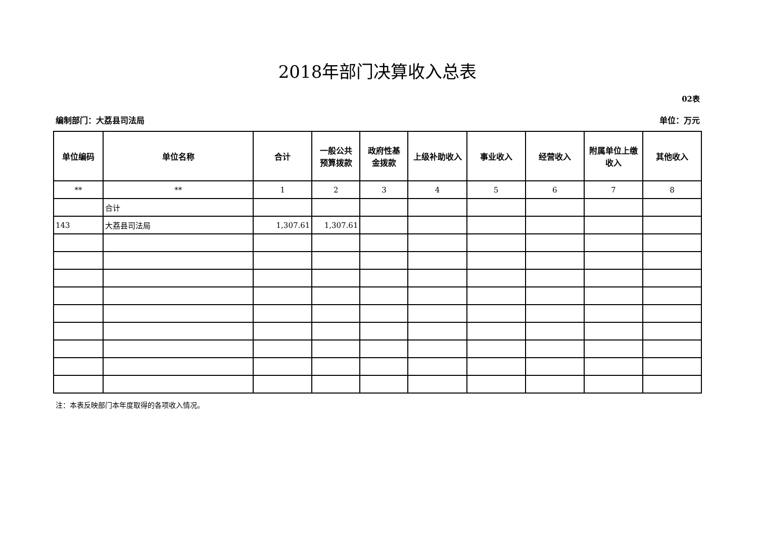2018年部门决算收入总表
02表
编制部门：大荔县司法局 单位：万元
| 单位编码 | 单位名称 | 合计 | 一般公共 预算拨款 | 政府性基 金拨款 | 上级补助收入 | 事业收入 | 经营收入 | 附属单位上缴 收入 | 其他收入 |
| --- | --- | --- | --- | --- | --- | --- | --- | --- | --- |
| ** | ** | 1 | 2 | 3 | 4 | 5 | 6 | 7 | 8 |
| | 合计 | | | | | | | | |
| 143 | 大荔县司法局 | 1,307.61 | 1,307.61 | | | | | | |
注：本表反映部门本年度取得的各项收入情况。